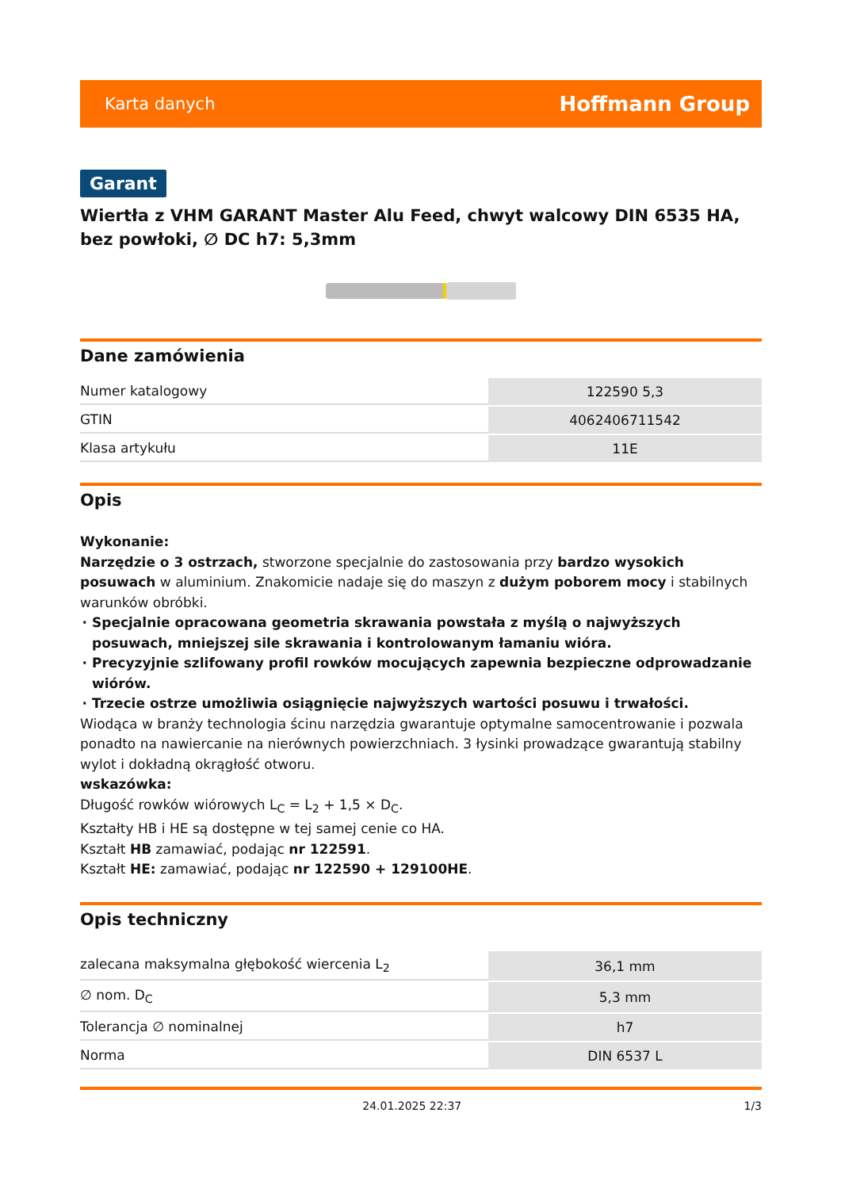Karta danych Hoffmann Group
Garant
Wiertła z VHM GARANT Master Alu Feed, chwyt walcowy DIN 6535 HA, bez powłoki, ∅ DC h7: 5,3mm
Dane zamówienia
| Numer katalogowy | 122590 5,3 |
| GTIN | 4062406711542 |
| Klasa artykułu | 11E |
Opis
Wykonanie:
Narzędzie o 3 ostrzach, stworzone specjalnie do zastosowania przy bardzo wysokich posuwach w aluminium. Znakomicie nadaje się do maszyn z dużym poborem mocy i stabilnych warunków obróbki.
Specjalnie opracowana geometria skrawania powstała z myślą o najwyższych posuwach, mniejszej sile skrawania i kontrolowanym łamaniu wióra.
Precyzyjnie szlifowany profil rowków mocujących zapewnia bezpieczne odprowadzanie wiórów.
Trzecie ostrze umożliwia osiągnięcie najwyższych wartości posuwu i trwałości.
Wiodąca w branży technologia ścinu narzędzia gwarantuje optymalne samocentrowanie i pozwala ponadto na nawiercanie na nierównych powierzchniach. 3 łysinki prowadzące gwarantują stabilny wylot i dokładną okrągłość otworu.
wskazówka:
Długość rowków wiórowych L<sub>C</sub> = L<sub>2</sub> + 1,5 × D<sub>C</sub>.
Kształty HB i HE są dostępne w tej samej cenie co HA.
Kształt HB zamawiać, podając nr 122591.
Kształt HE: zamawiać, podając nr 122590 + 129100HE.
Opis techniczny
| zalecana maksymalna głębokość wiercenia L<sub>2</sub> | 36,1 mm |
| ∅ nom. D<sub>C</sub> | 5,3 mm |
| Tolerancja ∅ nominalnej | h7 |
| Norma | DIN 6537 L |
24.01.2025 22:37 1/3